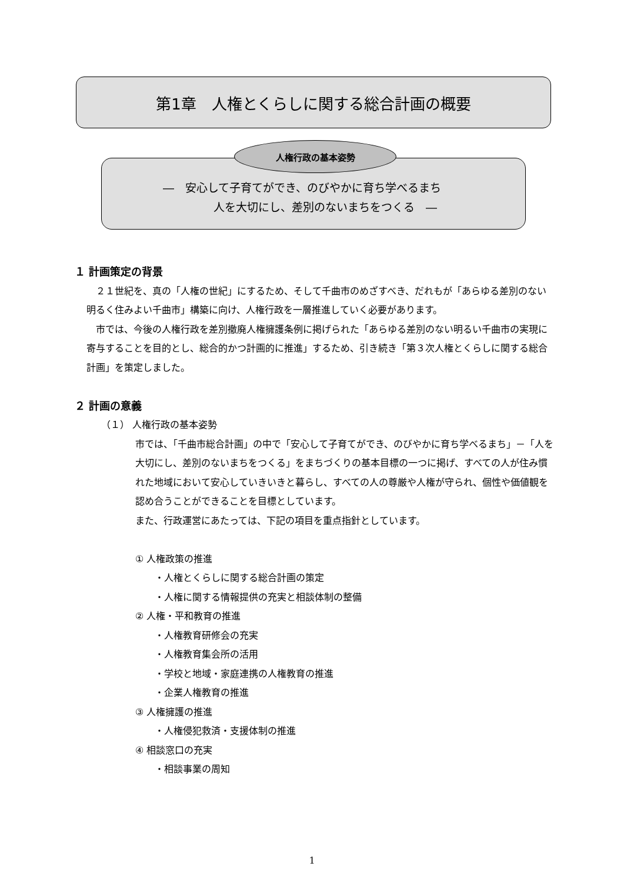第1章　人権とくらしに関する総合計画の概要
―　安心して子育てができ、のびやかに育ち学べるまち
人を大切にし、差別のないまちをつくる　―
人権行政の基本姿勢
１ 計画策定の背景
　２１世紀を、真の「人権の世紀」にするため、そして千曲市のめざすべき、だれもが「あらゆる差別のない明るく住みよい千曲市」構築に向け、人権行政を一層推進していく必要があります。
　市では、今後の人権行政を差別撤廃人権擁護条例に掲げられた「あらゆる差別のない明るい千曲市の実現に寄与することを目的とし、総合的かつ計画的に推進」するため、引き続き「第３次人権とくらしに関する総合計画」を策定しました。
２ 計画の意義
（１） 人権行政の基本姿勢
市では、「千曲市総合計画」の中で「安心して子育てができ、のびやかに育ち学べるまち」－「人を大切にし、差別のないまちをつくる」をまちづくりの基本目標の一つに掲げ、すべての人が住み慣れた地域において安心していきいきと暮らし、すべての人の尊厳や人権が守られ、個性や価値観を認め合うことができることを目標としています。
また、行政運営にあたっては、下記の項目を重点指針としています。
① 人権政策の推進
・人権とくらしに関する総合計画の策定
・人権に関する情報提供の充実と相談体制の整備
② 人権・平和教育の推進
・人権教育研修会の充実
・人権教育集会所の活用
・学校と地域・家庭連携の人権教育の推進
・企業人権教育の推進
③ 人権擁護の推進
・人権侵犯救済・支援体制の推進
④ 相談窓口の充実
・相談事業の周知
1